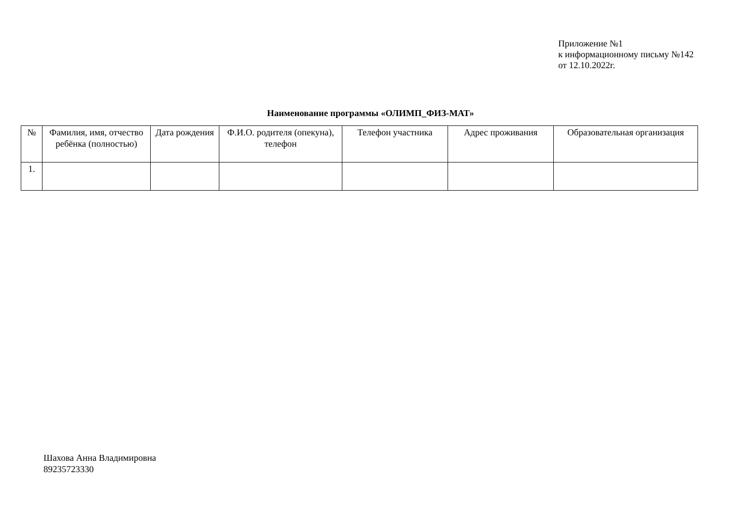Приложение №1
к информационному письму №142
от 12.10.2022г.
Наименование программы «ОЛИМП_ФИЗ-МАТ»
| № | Фамилия, имя, отчество ребёнка (полностью) | Дата рождения | Ф.И.О. родителя (опекуна), телефон | Телефон участника | Адрес проживания | Образовательная организация |
| --- | --- | --- | --- | --- | --- | --- |
| 1. | | | | | | |
Шахова Анна Владимировна
89235723330